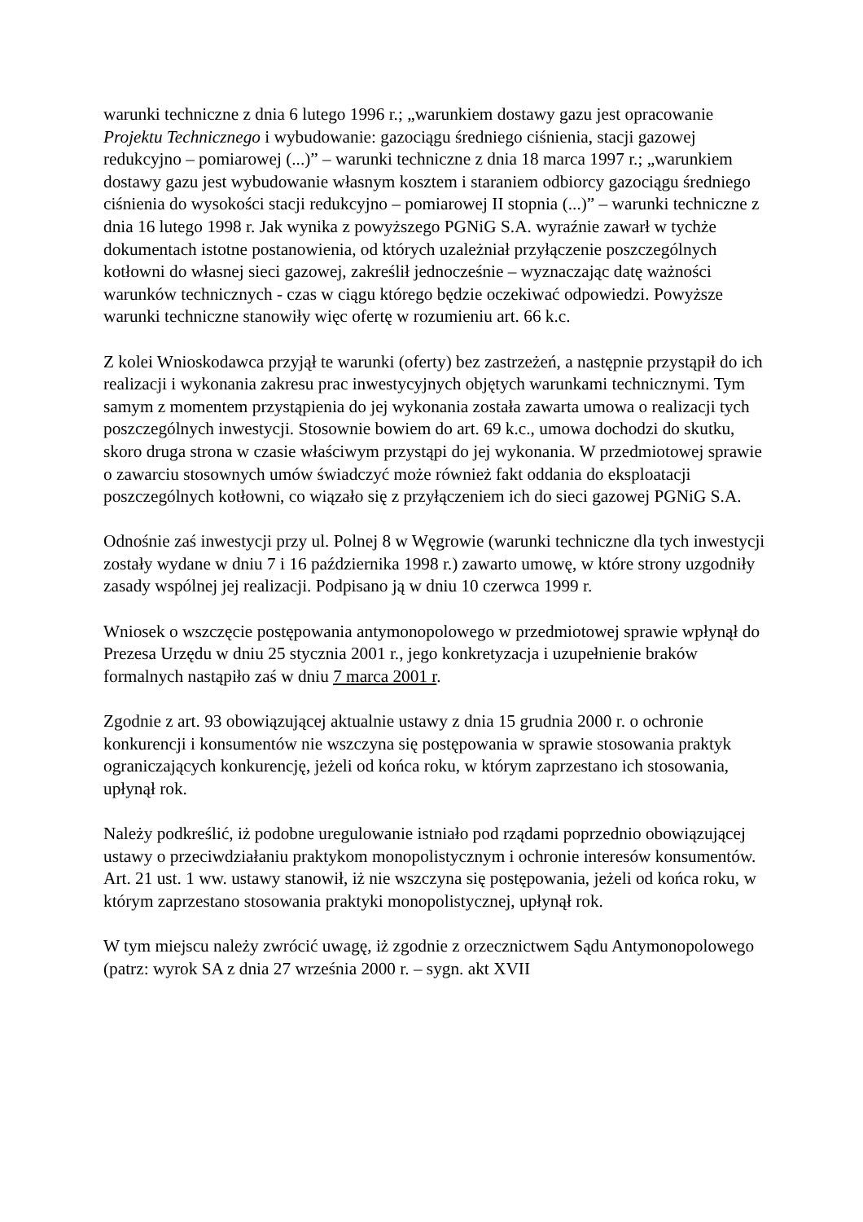warunki techniczne z dnia 6 lutego 1996 r.; „warunkiem dostawy gazu jest opracowanie Projektu Technicznego i wybudowanie: gazociągu średniego ciśnienia, stacji gazowej redukcyjno – pomiarowej (...)” – warunki techniczne z dnia 18 marca 1997 r.; „warunkiem dostawy gazu jest wybudowanie własnym kosztem i staraniem odbiorcy gazociągu średniego ciśnienia do wysokości stacji redukcyjno – pomiarowej II stopnia (...)” – warunki techniczne z dnia 16 lutego 1998 r. Jak wynika z powyższego PGNiG S.A. wyraźnie zawarł w tychże dokumentach istotne postanowienia, od których uzależniał przyłączenie poszczególnych kotłowni do własnej sieci gazowej, zakreślił jednocześnie – wyznaczając datę ważności warunków technicznych - czas w ciągu którego będzie oczekiwać odpowiedzi. Powyższe warunki techniczne stanowiły więc ofertę w rozumieniu art. 66 k.c.
Z kolei Wnioskodawca przyjął te warunki (oferty) bez zastrzeżeń, a następnie przystąpił do ich realizacji i wykonania zakresu prac inwestycyjnych objętych warunkami technicznymi. Tym samym z momentem przystąpienia do jej wykonania została zawarta umowa o realizacji tych poszczególnych inwestycji. Stosownie bowiem do art. 69 k.c., umowa dochodzi do skutku, skoro druga strona w czasie właściwym przystąpi do jej wykonania. W przedmiotowej sprawie o zawarciu stosownych umów świadczyć może również fakt oddania do eksploatacji poszczególnych kotłowni, co wiązało się z przyłączeniem ich do sieci gazowej PGNiG S.A.
Odnośnie zaś inwestycji przy ul. Polnej 8 w Węgrowie (warunki techniczne dla tych inwestycji zostały wydane w dniu 7 i 16 października 1998 r.) zawarto umowę, w które strony uzgodniły zasady wspólnej jej realizacji. Podpisano ją w dniu 10 czerwca 1999 r.
Wniosek o wszczęcie postępowania antymonopolowego w przedmiotowej sprawie wpłynął do Prezesa Urzędu w dniu 25 stycznia 2001 r., jego konkretyzacja i uzupełnienie braków formalnych nastąpiło zaś w dniu 7 marca 2001 r.
Zgodnie z art. 93 obowiązującej aktualnie ustawy z dnia 15 grudnia 2000 r. o ochronie konkurencji i konsumentów nie wszczyna się postępowania w sprawie stosowania praktyk ograniczających konkurencję, jeżeli od końca roku, w którym zaprzestano ich stosowania, upłynął rok.
Należy podkreślić, iż podobne uregulowanie istniało pod rządami poprzednio obowiązującej ustawy o przeciwdziałaniu praktykom monopolistycznym i ochronie interesów konsumentów. Art. 21 ust. 1 ww. ustawy stanowił, iż nie wszczyna się postępowania, jeżeli od końca roku, w którym zaprzestano stosowania praktyki monopolistycznej, upłynął rok.
W tym miejscu należy zwrócić uwagę, iż zgodnie z orzecznictwem Sądu Antymonopolowego (patrz: wyrok SA z dnia 27 września 2000 r. – sygn. akt XVII